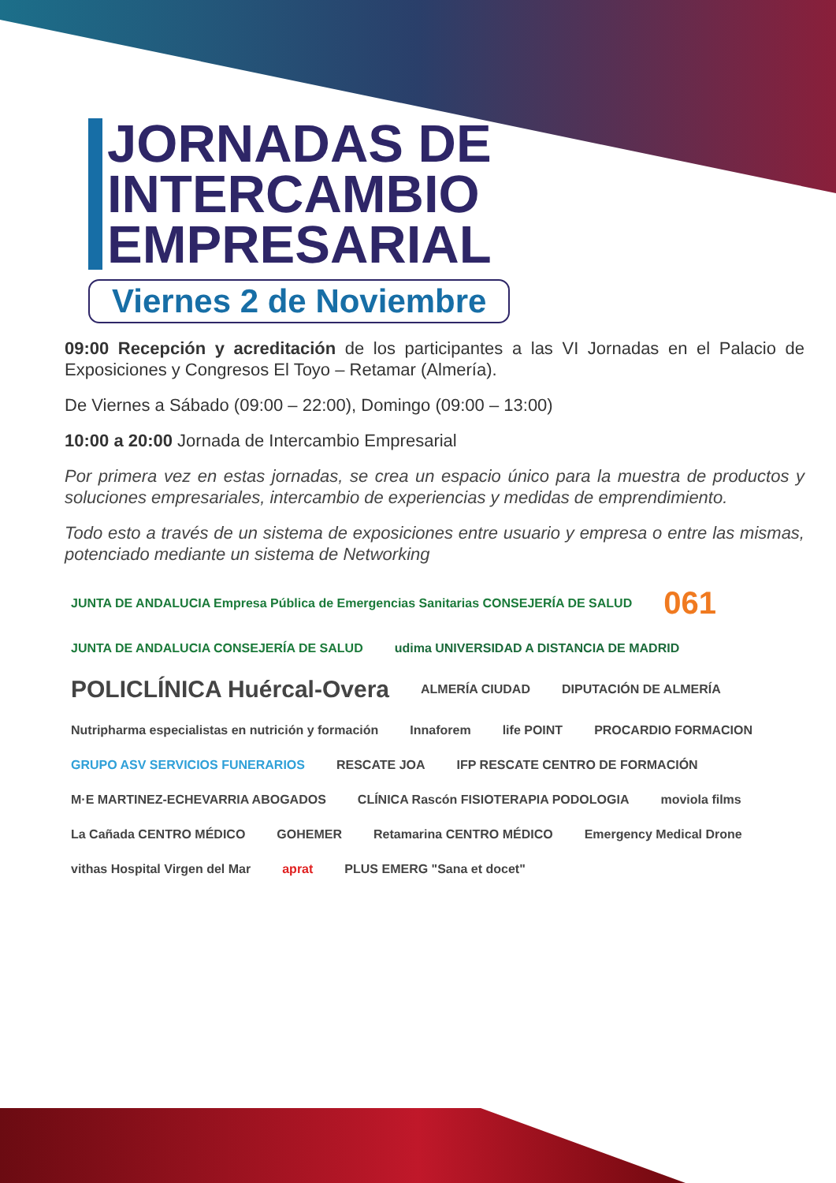JORNADAS DE
INTERCAMBIO
EMPRESARIAL
Viernes 2 de Noviembre
09:00 Recepción y acreditación de los participantes a las VI Jornadas en el Palacio de Exposiciones y Congresos El Toyo – Retamar (Almería).
De Viernes a Sábado (09:00 – 22:00), Domingo (09:00 – 13:00)
10:00 a 20:00 Jornada de Intercambio Empresarial
Por primera vez en estas jornadas, se crea un espacio único para la muestra de productos y soluciones empresariales, intercambio de experiencias y medidas de emprendimiento.
Todo esto a través de un sistema de exposiciones entre usuario y empresa o entre las mismas, potenciado mediante un sistema de Networking
JUNTA DE ANDALUCIA Empresa Pública de Emergencias Sanitarias CONSEJERÍA DE SALUD 061 JUNTA DE ANDALUCIA CONSEJERÍA DE SALUD udima UNIVERSIDAD A DISTANCIA DE MADRID POLICLÍNICA Huércal-Overa ALMERÍA CIUDAD DIPUTACIÓN DE ALMERÍA Nutripharma especialistas en nutrición y formación Innaforem life POINT PROCARDIO FORMACION GRUPO ASV SERVICIOS FUNERARIOS RESCATE JOA IFP RESCATE CENTRO DE FORMACIÓN M·E MARTINEZ-ECHEVARRIA ABOGADOS CLÍNICA Rascón FISIOTERAPIA PODOLOGIA moviola films La Cañada CENTRO MÉDICO GOHEMER Retamarina CENTRO MÉDICO Emergency Medical Drone vithas Hospital Virgen del Mar aprat PLUS EMERG "Sana et docet"